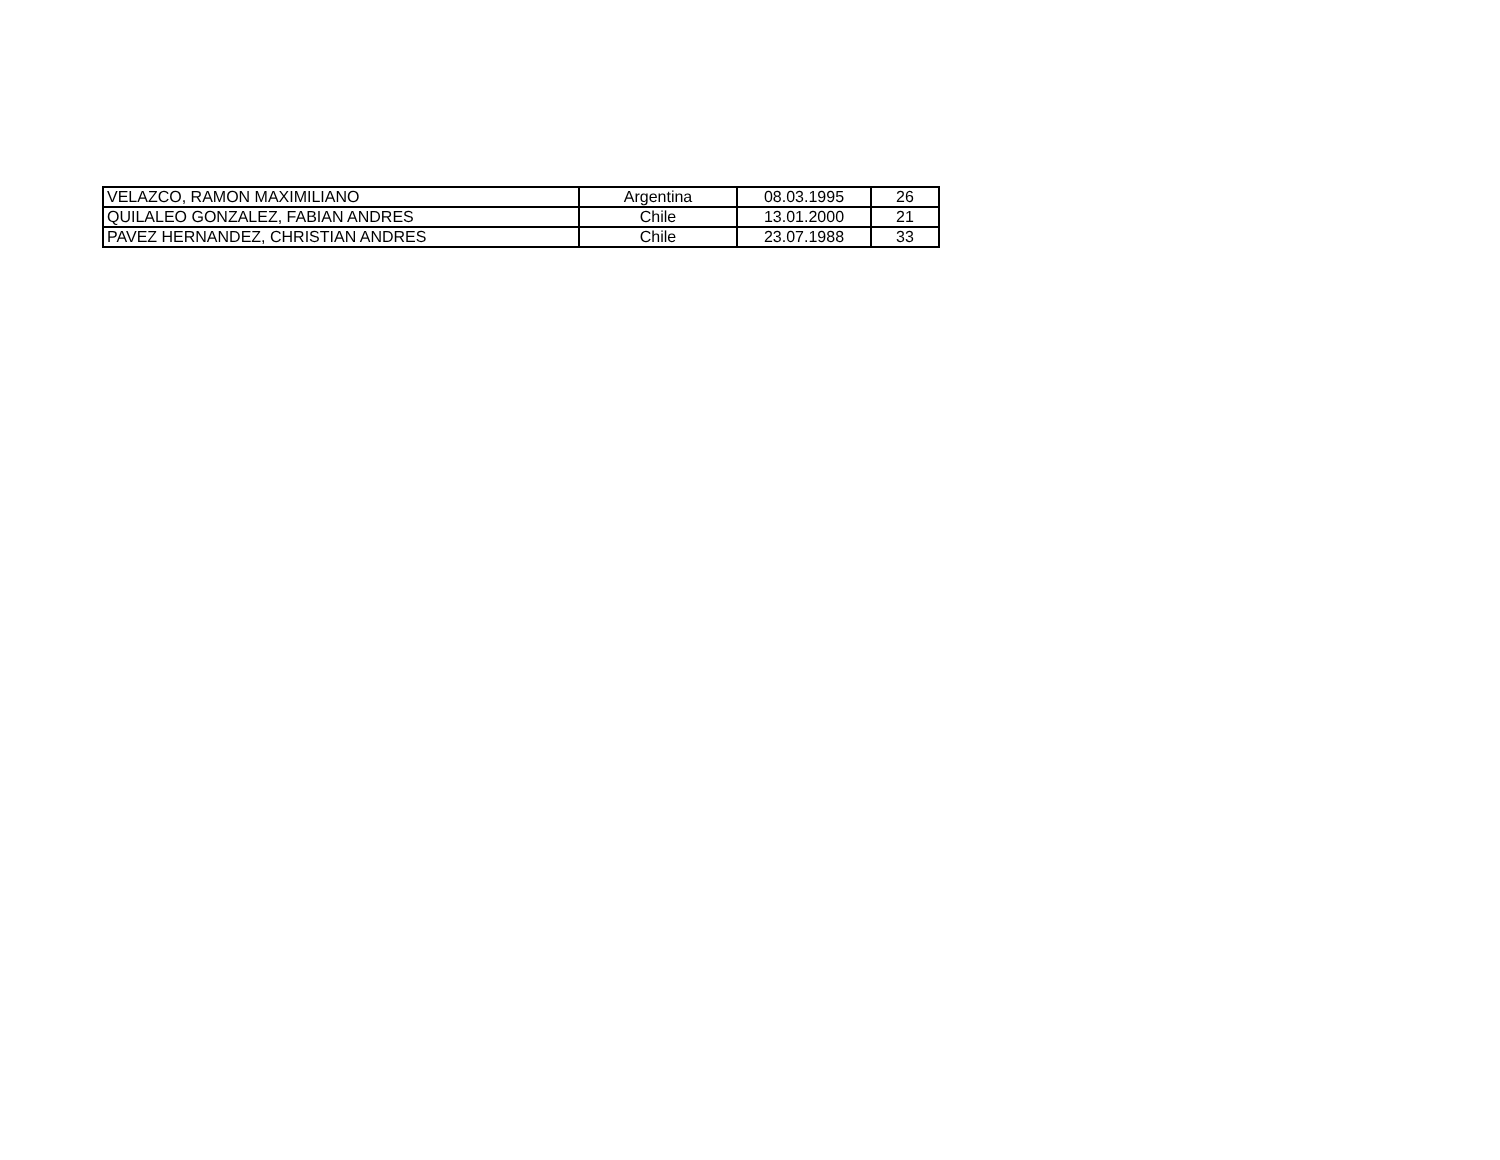| VELAZCO, RAMON MAXIMILIANO | Argentina | 08.03.1995 | 26 |
| QUILALEO GONZALEZ, FABIAN ANDRES | Chile | 13.01.2000 | 21 |
| PAVEZ HERNANDEZ, CHRISTIAN ANDRES | Chile | 23.07.1988 | 33 |